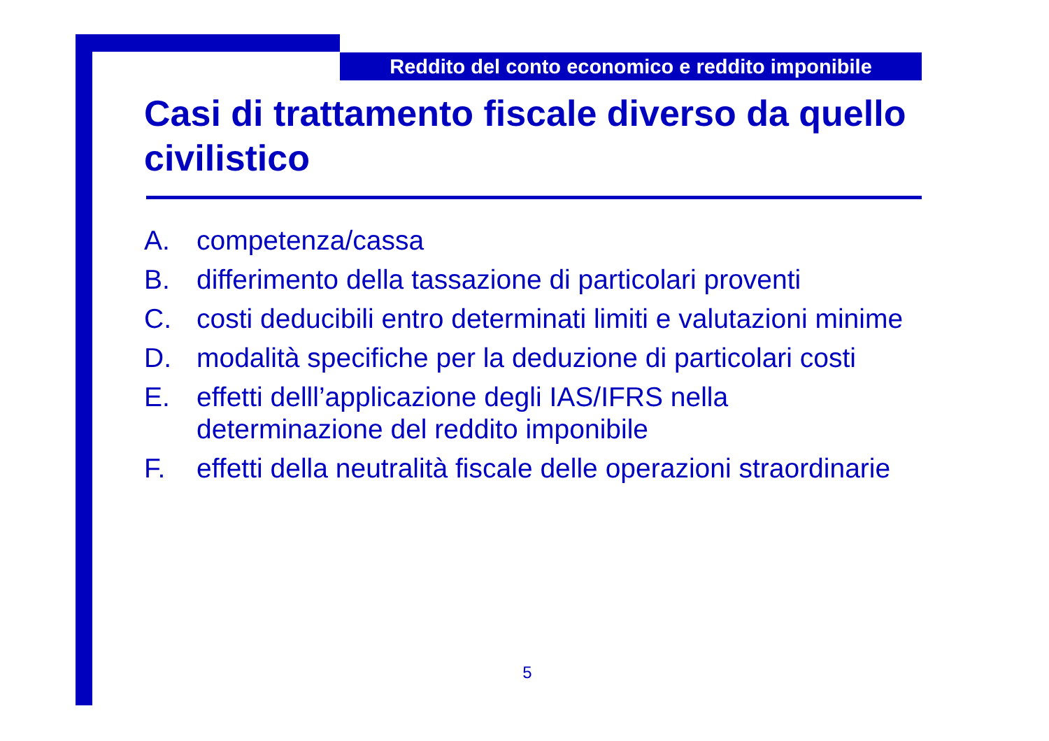Reddito del conto economico e reddito imponibile
Casi di trattamento fiscale diverso da quello civilistico
A. competenza/cassa
B. differimento della tassazione di particolari proventi
C. costi deducibili entro determinati limiti e valutazioni minime
D. modalità specifiche per la deduzione di particolari costi
E. effetti delll’applicazione degli IAS/IFRS nella determinazione del reddito imponibile
F. effetti della neutralità fiscale delle operazioni straordinarie
5